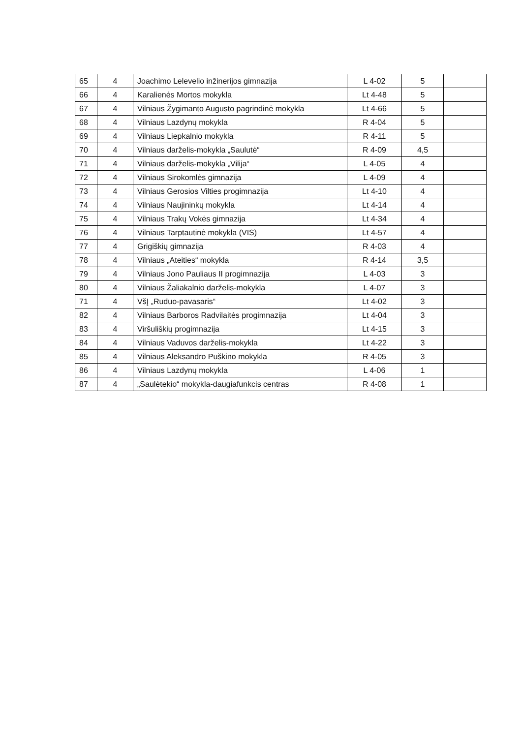| 65 | 4 | Joachimo Lelevelio inžinerijos gimnazija | L 4-02 | 5 | |
| 66 | 4 | Karalienės Mortos mokykla | Lt 4-48 | 5 | |
| 67 | 4 | Vilniaus Žygimanto Augusto pagrindinė mokykla | Lt 4-66 | 5 | |
| 68 | 4 | Vilniaus Lazdynų mokykla | R 4-04 | 5 | |
| 69 | 4 | Vilniaus Liepkalnio mokykla | R 4-11 | 5 | |
| 70 | 4 | Vilniaus darželis-mokykla „Saulutė“ | R 4-09 | 4,5 | |
| 71 | 4 | Vilniaus darželis-mokykla „Vilija“ | L 4-05 | 4 | |
| 72 | 4 | Vilniaus Sirokomlės gimnazija | L 4-09 | 4 | |
| 73 | 4 | Vilniaus Gerosios Vilties progimnazija | Lt 4-10 | 4 | |
| 74 | 4 | Vilniaus Naujininkų mokykla | Lt 4-14 | 4 | |
| 75 | 4 | Vilniaus Trakų Vokės gimnazija | Lt 4-34 | 4 | |
| 76 | 4 | Vilniaus Tarptautinė mokykla (VIS) | Lt 4-57 | 4 | |
| 77 | 4 | Grigiškių gimnazija | R 4-03 | 4 | |
| 78 | 4 | Vilniaus „Ateities“ mokykla | R 4-14 | 3,5 | |
| 79 | 4 | Vilniaus Jono Pauliaus II progimnazija | L 4-03 | 3 | |
| 80 | 4 | Vilniaus Žaliakalnio darželis-mokykla | L 4-07 | 3 | |
| 71 | 4 | VšĮ „Ruduo-pavasaris“ | Lt 4-02 | 3 | |
| 82 | 4 | Vilniaus Barboros Radvilaitės progimnazija | Lt 4-04 | 3 | |
| 83 | 4 | Viršuliškių progimnazija | Lt 4-15 | 3 | |
| 84 | 4 | Vilniaus Vaduvos darželis-mokykla | Lt 4-22 | 3 | |
| 85 | 4 | Vilniaus Aleksandro Puškino mokykla | R 4-05 | 3 | |
| 86 | 4 | Vilniaus Lazdynų mokykla | L 4-06 | 1 | |
| 87 | 4 | „Saulėtekio“ mokykla-daugiafunkcis centras | R 4-08 | 1 | |